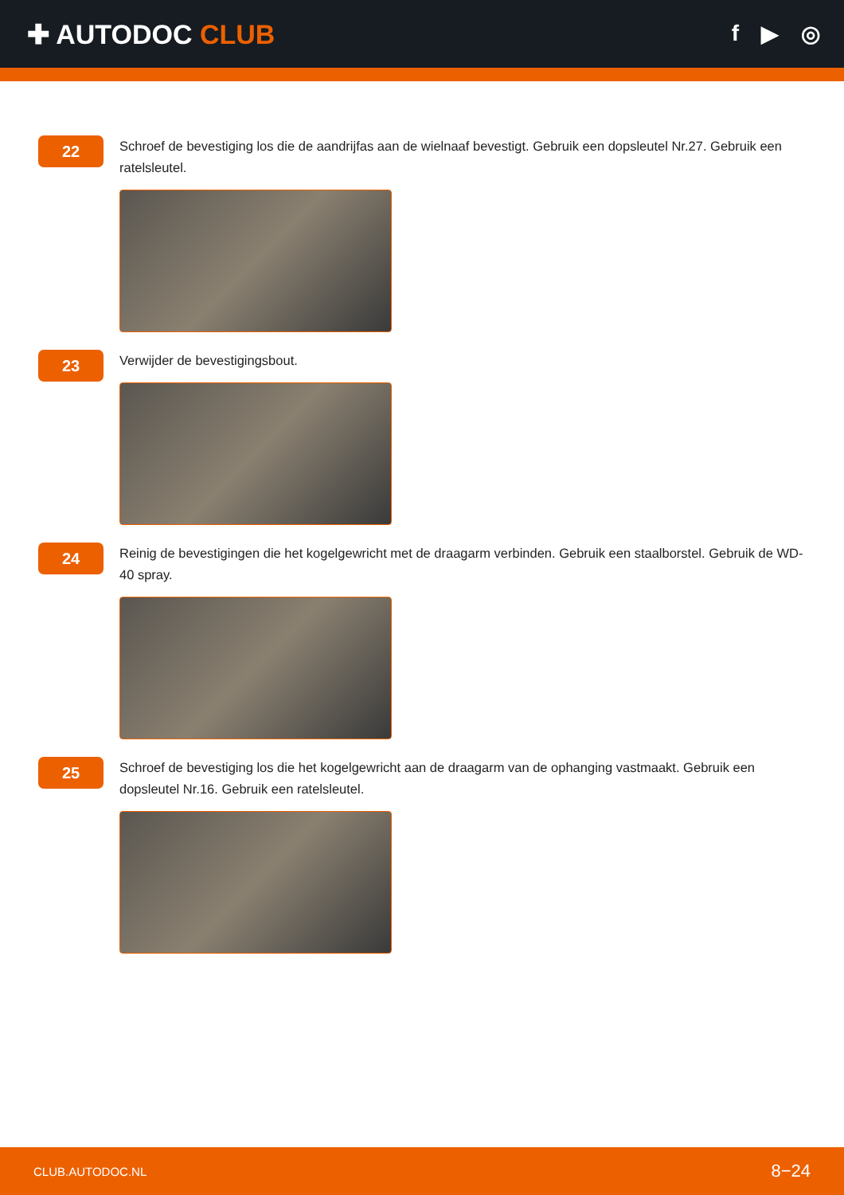✚ AUTODOC CLUB
f ▶ ◎
22
Schroef de bevestiging los die de aandrijfas aan de wielnaaf bevestigt. Gebruik een dopsleutel Nr.27. Gebruik een ratelsleutel.
23
Verwijder de bevestigingsbout.
24
Reinig de bevestigingen die het kogelgewricht met de draagarm verbinden. Gebruik een staalborstel. Gebruik de WD-40 spray.
25
Schroef de bevestiging los die het kogelgewricht aan de draagarm van de ophanging vastmaakt. Gebruik een dopsleutel Nr.16. Gebruik een ratelsleutel.
CLUB.AUTODOC.NL 8−24